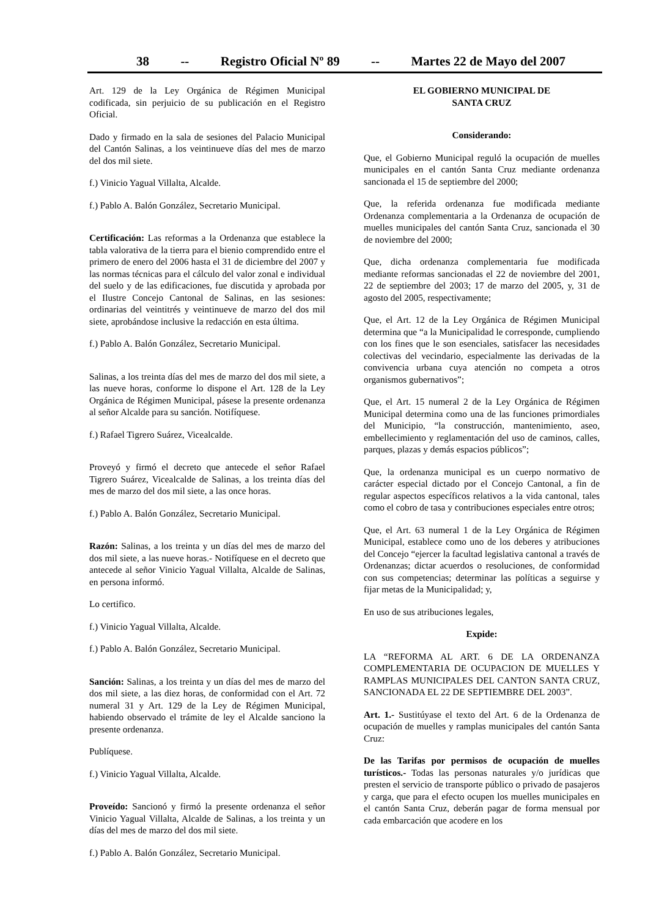38 -- Registro Oficial Nº 89 -- Martes 22 de Mayo del 2007
Art. 129 de la Ley Orgánica de Régimen Municipal codificada, sin perjuicio de su publicación en el Registro Oficial.
Dado y firmado en la sala de sesiones del Palacio Municipal del Cantón Salinas, a los veintinueve días del mes de marzo del dos mil siete.
f.) Vinicio Yagual Villalta, Alcalde.
f.) Pablo A. Balón González, Secretario Municipal.
Certificación: Las reformas a la Ordenanza que establece la tabla valorativa de la tierra para el bienio comprendido entre el primero de enero del 2006 hasta el 31 de diciembre del 2007 y las normas técnicas para el cálculo del valor zonal e individual del suelo y de las edificaciones, fue discutida y aprobada por el Ilustre Concejo Cantonal de Salinas, en las sesiones: ordinarias del veintitrés y veintinueve de marzo del dos mil siete, aprobándose inclusive la redacción en esta última.
f.) Pablo A. Balón González, Secretario Municipal.
Salinas, a los treinta días del mes de marzo del dos mil siete, a las nueve horas, conforme lo dispone el Art. 128 de la Ley Orgánica de Régimen Municipal, pásese la presente ordenanza al señor Alcalde para su sanción. Notifíquese.
f.) Rafael Tigrero Suárez, Vicealcalde.
Proveyó y firmó el decreto que antecede el señor Rafael Tigrero Suárez, Vicealcalde de Salinas, a los treinta días del mes de marzo del dos mil siete, a las once horas.
f.) Pablo A. Balón González, Secretario Municipal.
Razón: Salinas, a los treinta y un días del mes de marzo del dos mil siete, a las nueve horas.- Notifíquese en el decreto que antecede al señor Vinicio Yagual Villalta, Alcalde de Salinas, en persona informó.
Lo certifico.
f.) Vinicio Yagual Villalta, Alcalde.
f.) Pablo A. Balón González, Secretario Municipal.
Sanción: Salinas, a los treinta y un días del mes de marzo del dos mil siete, a las diez horas, de conformidad con el Art. 72 numeral 31 y Art. 129 de la Ley de Régimen Municipal, habiendo observado el trámite de ley el Alcalde sanciono la presente ordenanza.
Publíquese.
f.) Vinicio Yagual Villalta, Alcalde.
Proveído: Sancionó y firmó la presente ordenanza el señor Vinicio Yagual Villalta, Alcalde de Salinas, a los treinta y un días del mes de marzo del dos mil siete.
f.) Pablo A. Balón González, Secretario Municipal.
EL GOBIERNO MUNICIPAL DE
SANTA CRUZ
Considerando:
Que, el Gobierno Municipal reguló la ocupación de muelles municipales en el cantón Santa Cruz mediante ordenanza sancionada el 15 de septiembre del 2000;
Que, la referida ordenanza fue modificada mediante Ordenanza complementaria a la Ordenanza de ocupación de muelles municipales del cantón Santa Cruz, sancionada el 30 de noviembre del 2000;
Que, dicha ordenanza complementaria fue modificada mediante reformas sancionadas el 22 de noviembre del 2001, 22 de septiembre del 2003; 17 de marzo del 2005, y, 31 de agosto del 2005, respectivamente;
Que, el Art. 12 de la Ley Orgánica de Régimen Municipal determina que “a la Municipalidad le corresponde, cumpliendo con los fines que le son esenciales, satisfacer las necesidades colectivas del vecindario, especialmente las derivadas de la convivencia urbana cuya atención no competa a otros organismos gubernativos”;
Que, el Art. 15 numeral 2 de la Ley Orgánica de Régimen Municipal determina como una de las funciones primordiales del Municipio, “la construcción, mantenimiento, aseo, embellecimiento y reglamentación del uso de caminos, calles, parques, plazas y demás espacios públicos”;
Que, la ordenanza municipal es un cuerpo normativo de carácter especial dictado por el Concejo Cantonal, a fin de regular aspectos específicos relativos a la vida cantonal, tales como el cobro de tasa y contribuciones especiales entre otros;
Que, el Art. 63 numeral 1 de la Ley Orgánica de Régimen Municipal, establece como uno de los deberes y atribuciones del Concejo “ejercer la facultad legislativa cantonal a través de Ordenanzas; dictar acuerdos o resoluciones, de conformidad con sus competencias; determinar las políticas a seguirse y fijar metas de la Municipalidad; y,
En uso de sus atribuciones legales,
Expide:
LA “REFORMA AL ART. 6 DE LA ORDENANZA COMPLEMENTARIA DE OCUPACION DE MUELLES Y RAMPLAS MUNICIPALES DEL CANTON SANTA CRUZ, SANCIONADA EL 22 DE SEPTIEMBRE DEL 2003”.
Art. 1.- Sustitúyase el texto del Art. 6 de la Ordenanza de ocupación de muelles y ramplas municipales del cantón Santa Cruz:
De las Tarifas por permisos de ocupación de muelles turísticos.- Todas las personas naturales y/o jurídicas que presten el servicio de transporte público o privado de pasajeros y carga, que para el efecto ocupen los muelles municipales en el cantón Santa Cruz, deberán pagar de forma mensual por cada embarcación que acodere en los